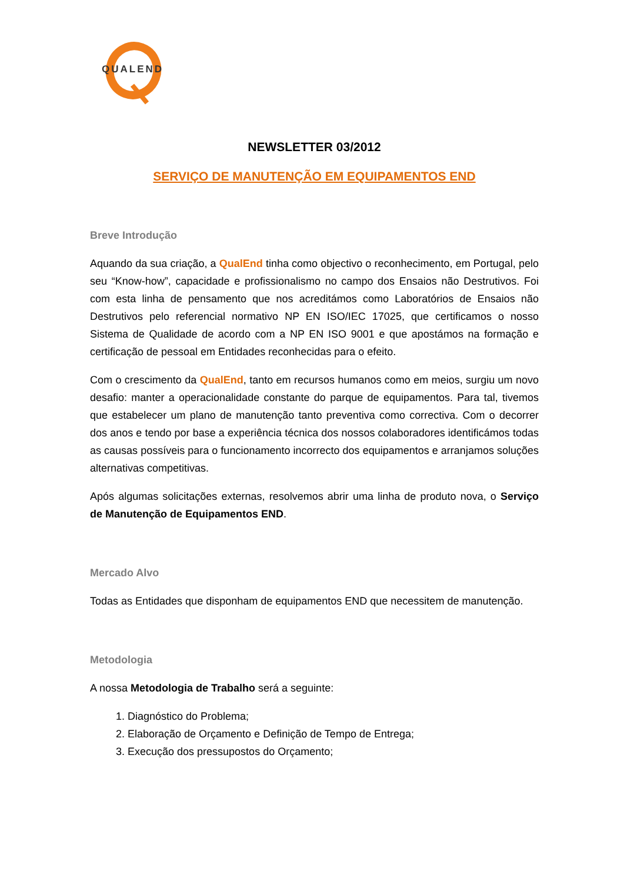QUALEND
NEWSLETTER 03/2012
SERVIÇO DE MANUTENÇÃO EM EQUIPAMENTOS END
Breve Introdução
Aquando da sua criação, a QualEnd tinha como objectivo o reconhecimento, em Portugal, pelo seu “Know-how”, capacidade e profissionalismo no campo dos Ensaios não Destrutivos. Foi com esta linha de pensamento que nos acreditámos como Laboratórios de Ensaios não Destrutivos pelo referencial normativo NP EN ISO/IEC 17025, que certificamos o nosso Sistema de Qualidade de acordo com a NP EN ISO 9001 e que apostámos na formação e certificação de pessoal em Entidades reconhecidas para o efeito.
Com o crescimento da QualEnd, tanto em recursos humanos como em meios, surgiu um novo desafio: manter a operacionalidade constante do parque de equipamentos. Para tal, tivemos que estabelecer um plano de manutenção tanto preventiva como correctiva. Com o decorrer dos anos e tendo por base a experiência técnica dos nossos colaboradores identificámos todas as causas possíveis para o funcionamento incorrecto dos equipamentos e arranjamos soluções alternativas competitivas.
Após algumas solicitações externas, resolvemos abrir uma linha de produto nova, o Serviço de Manutenção de Equipamentos END.
Mercado Alvo
Todas as Entidades que disponham de equipamentos END que necessitem de manutenção.
Metodologia
A nossa Metodologia de Trabalho será a seguinte:
1. Diagnóstico do Problema;
2. Elaboração de Orçamento e Definição de Tempo de Entrega;
3. Execução dos pressupostos do Orçamento;